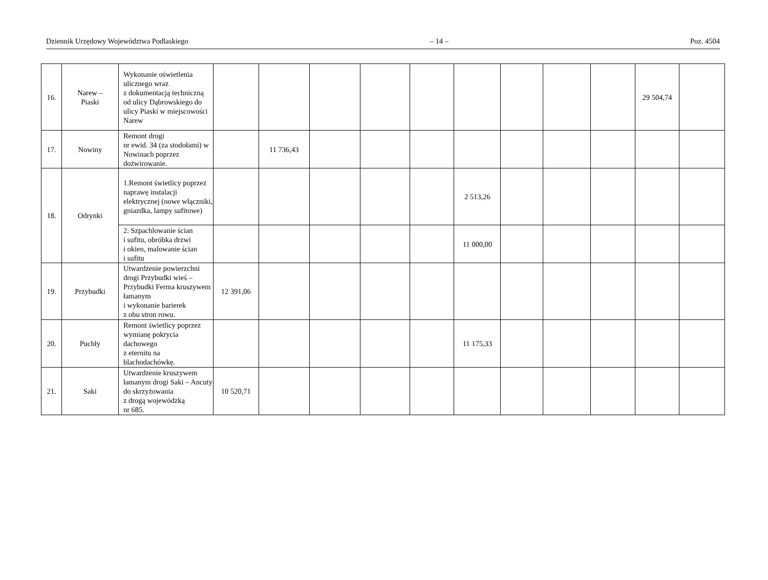Dziennik Urzędowy Województwa Podlaskiego – 14 – Poz. 4504
| 16. | Narew – Piaski | Wykonanie oświetlenia ulicznego wraz z dokumentacją techniczną od ulicy Dąbrowskiego do ulicy Piaski w miejscowości Narew | | | | | | | | | | 29 504,74 | |
| 17. | Nowiny | Remont drogi nr ewid. 34 (za stodołami) w Nowinach poprzez dożwirowanie. | | 11 736,43 | | | | | | | | | |
| 18. | Odrynki | 1.Remont świetlicy poprzez naprawę instalacji elektrycznej (nowe włączniki, gniazdka, lampy sufitowe) | | | | | | 2 513,26 | | | | | |
| | | 2. Szpachlowanie ścian i sufitu, obróbka drzwi i okien, malowanie ścian i sufitu | | | | | | 11 000,00 | | | | | |
| 19. | Przybudki | Utwardzenie powierzchni drogi Przybudki wieś – Przybudki Ferma kruszywem łamanym i wykonanie barierek z obu stron rowu. | 12 391,06 | | | | | | | | | | |
| 20. | Puchły | Remont świetlicy poprzez wymianę pokrycia dachowego z eternitu na blachodachówkę. | | | | | | 11 175,33 | | | | | |
| 21. | Saki | Utwardzenie kruszywem łamanym drogi Saki – Ancuty do skrzyżowania z drogą wojewódzką nr 685. | 10 520,71 | | | | | | | | | | |